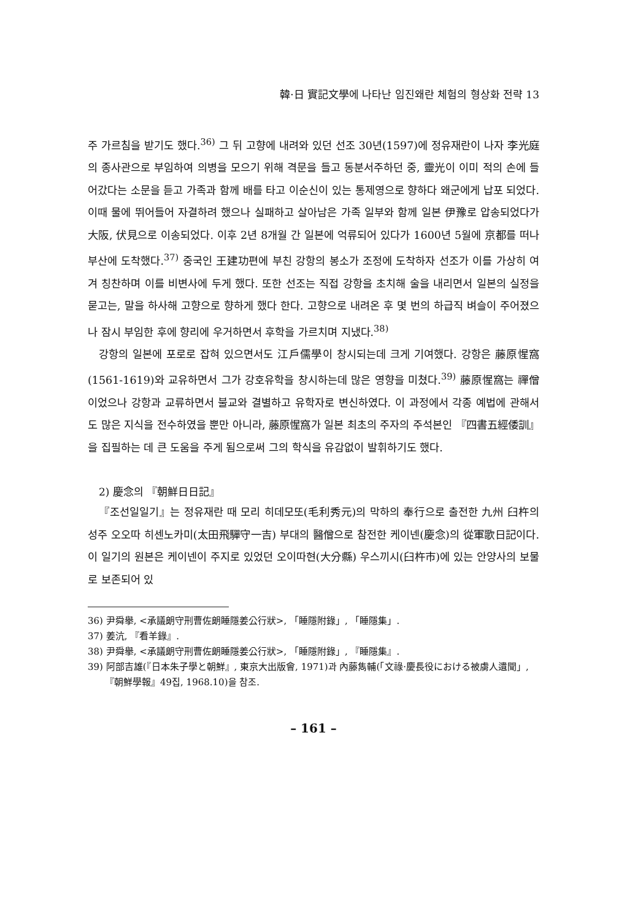韓·日 實記文學에 나타난 임진왜란 체험의 형상화 전략 13
주 가르침을 받기도 했다.<sup>36)</sup> 그 뒤 고향에 내려와 있던 선조 30년(1597)에 정유재란이 나자 李光庭의 종사관으로 부임하여 의병을 모으기 위해 격문을 들고 동분서주하던 중, 靈光이 이미 적의 손에 들어갔다는 소문을 듣고 가족과 함께 배를 타고 이순신이 있는 통제영으로 향하다 왜군에게 납포 되었다. 이때 물에 뛰어들어 자결하려 했으나 실패하고 살아남은 가족 일부와 함께 일본 伊豫로 압송되었다가 大阪, 伏見으로 이송되었다. 이후 2년 8개월 간 일본에 억류되어 있다가 1600년 5월에 京都를 떠나 부산에 도착했다.<sup>37)</sup> 중국인 王建功편에 부친 강항의 봉소가 조정에 도착하자 선조가 이를 가상히 여겨 칭찬하며 이를 비변사에 두게 했다. 또한 선조는 직접 강항을 초치해 술을 내리면서 일본의 실정을 묻고는, 말을 하사해 고향으로 향하게 했다 한다. 고향으로 내려온 후 몇 번의 하급직 벼슬이 주어졌으나 잠시 부임한 후에 향리에 우거하면서 후학을 가르치며 지냈다.<sup>38)</sup>
강항의 일본에 포로로 잡혀 있으면서도 江戶儒學이 창시되는데 크게 기여했다. 강항은 藤原惺窩(1561-1619)와 교유하면서 그가 강호유학을 창시하는데 많은 영향을 미쳤다.<sup>39)</sup> 藤原惺窩는 禪僧이었으나 강항과 교류하면서 불교와 결별하고 유학자로 변신하였다. 이 과정에서 각종 예법에 관해서도 많은 지식을 전수하였을 뿐만 아니라, 藤原惺窩가 일본 최초의 주자의 주석본인 『四書五經倭訓』을 집필하는 데 큰 도움을 주게 됨으로써 그의 학식을 유감없이 발휘하기도 했다.
2) 慶念의 『朝鮮日日記』
『조선일일기』는 정유재란 때 모리 히데모또(毛利秀元)의 막하의 奉行으로 출전한 九州 臼杵의 성주 오오따 히센노카미(太田飛驒守一吉) 부대의 醫僧으로 참전한 케이넨(慶念)의 從軍歌日記이다. 이 일기의 원본은 케이넨이 주지로 있었던 오이따현(大分縣) 우스끼시(臼杵市)에 있는 안양사의 보물로 보존되어 있
36) 尹舜擧, <承議朗守刑曹佐朗睡隱姜公行狀>, 「睡隱附錄」, 「睡隱集」.
37) 姜沆, 『看羊錄』.
38) 尹舜擧, <承議朗守刑曹佐朗睡隱姜公行狀>, 「睡隱附錄」, 『睡隱集』.
39) 阿部吉雄(『日本朱子學と朝鮮』, 東京大出版會, 1971)과 內藤雋輔(「文祿·慶長役における被虜人遺聞」, 『朝鮮學報』49집, 1968.10)을 참조.
– 161 –